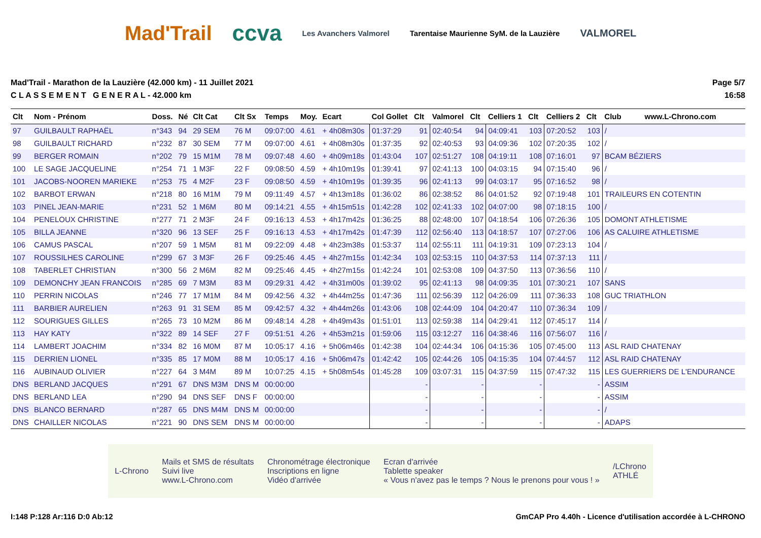Mad'Trail ccva Les Avanchers Valmorel Tarentaise Maurienne SyM. de la Lauzière VALMOREL
Mad'Trail - Marathon de la Lauzière (42.000 km) - 11 Juillet 2021
C L A S S E M E N T G E N E R A L - 42.000 km
Page 5/7
16:58
| Clt | Nom - Prénom | Doss. | Né | Clt Cat | Clt Sx | Temps | Moy. | Ecart | Col Gollet | Clt | Valmorel | Clt | Celliers 1 | Clt | Celliers 2 | Clt | Club www.L-Chrono.com |
| --- | --- | --- | --- | --- | --- | --- | --- | --- | --- | --- | --- | --- | --- | --- | --- | --- | --- |
| 97 | GUILBAULT RAPHAËL | n°343 | 94 | 29 SEM | 76 M | 09:07:00 | 4.61 | + 4h08m30s | 01:37:29 | 91 | 02:40:54 | 94 | 04:09:41 | 103 | 07:20:52 | 103 | / |
| 98 | GUILBAULT RICHARD | n°232 | 87 | 30 SEM | 77 M | 09:07:00 | 4.61 | + 4h08m30s | 01:37:35 | 92 | 02:40:53 | 93 | 04:09:36 | 102 | 07:20:35 | 102 | / |
| 99 | BERGER ROMAIN | n°202 | 79 | 15 M1M | 78 M | 09:07:48 | 4.60 | + 4h09m18s | 01:43:04 | 107 | 02:51:27 | 108 | 04:19:11 | 108 | 07:16:01 | 97 | BCAM BÉZIERS |
| 100 | LE SAGE JACQUELINE | n°254 | 71 | 1 M3F | 22 F | 09:08:50 | 4.59 | + 4h10m19s | 01:39:41 | 97 | 02:41:13 | 100 | 04:03:15 | 94 | 07:15:40 | 96 | / |
| 101 | JACOBS-NOOREN MARIEKE | n°253 | 75 | 4 M2F | 23 F | 09:08:50 | 4.59 | + 4h10m19s | 01:39:35 | 96 | 02:41:13 | 99 | 04:03:17 | 95 | 07:16:52 | 98 | / |
| 102 | BARBOT ERWAN | n°218 | 80 | 16 M1M | 79 M | 09:11:49 | 4.57 | + 4h13m18s | 01:36:02 | 86 | 02:38:52 | 86 | 04:01:52 | 92 | 07:19:48 | 101 | TRAILEURS EN COTENTIN |
| 103 | PINEL JEAN-MARIE | n°231 | 52 | 1 M6M | 80 M | 09:14:21 | 4.55 | + 4h15m51s | 01:42:28 | 102 | 02:41:33 | 102 | 04:07:00 | 98 | 07:18:15 | 100 | / |
| 104 | PENELOUX CHRISTINE | n°277 | 71 | 2 M3F | 24 F | 09:16:13 | 4.53 | + 4h17m42s | 01:36:25 | 88 | 02:48:00 | 107 | 04:18:54 | 106 | 07:26:36 | 105 | DOMONT ATHLETISME |
| 105 | BILLA JEANNE | n°320 | 96 | 13 SEF | 25 F | 09:16:13 | 4.53 | + 4h17m42s | 01:47:39 | 112 | 02:56:40 | 113 | 04:18:57 | 107 | 07:27:06 | 106 | AS CALUIRE ATHLETISME |
| 106 | CAMUS PASCAL | n°207 | 59 | 1 M5M | 81 M | 09:22:09 | 4.48 | + 4h23m38s | 01:53:37 | 114 | 02:55:11 | 111 | 04:19:31 | 109 | 07:23:13 | 104 | / |
| 107 | ROUSSILHES CAROLINE | n°299 | 67 | 3 M3F | 26 F | 09:25:46 | 4.45 | + 4h27m15s | 01:42:34 | 103 | 02:53:15 | 110 | 04:37:53 | 114 | 07:37:13 | 111 | / |
| 108 | TABERLET CHRISTIAN | n°300 | 56 | 2 M6M | 82 M | 09:25:46 | 4.45 | + 4h27m15s | 01:42:24 | 101 | 02:53:08 | 109 | 04:37:50 | 113 | 07:36:56 | 110 | / |
| 109 | DEMONCHY JEAN FRANCOIS | n°285 | 69 | 7 M3M | 83 M | 09:29:31 | 4.42 | + 4h31m00s | 01:39:02 | 95 | 02:41:13 | 98 | 04:09:35 | 101 | 07:30:21 | 107 | SANS |
| 110 | PERRIN NICOLAS | n°246 | 77 | 17 M1M | 84 M | 09:42:56 | 4.32 | + 4h44m25s | 01:47:36 | 111 | 02:56:39 | 112 | 04:26:09 | 111 | 07:36:33 | 108 | GUC TRIATHLON |
| 111 | BARBIER AURELIEN | n°263 | 91 | 31 SEM | 85 M | 09:42:57 | 4.32 | + 4h44m26s | 01:43:06 | 108 | 02:44:09 | 104 | 04:20:47 | 110 | 07:36:34 | 109 | / |
| 112 | SOURIGUES GILLES | n°265 | 73 | 10 M2M | 86 M | 09:48:14 | 4.28 | + 4h49m43s | 01:51:01 | 113 | 02:59:38 | 114 | 04:29:41 | 112 | 07:45:17 | 114 | / |
| 113 | HAY KATY | n°322 | 89 | 14 SEF | 27 F | 09:51:51 | 4.26 | + 4h53m21s | 01:59:06 | 115 | 03:12:27 | 116 | 04:38:46 | 116 | 07:56:07 | 116 | / |
| 114 | LAMBERT JOACHIM | n°334 | 82 | 16 M0M | 87 M | 10:05:17 | 4.16 | + 5h06m46s | 01:42:38 | 104 | 02:44:34 | 106 | 04:15:36 | 105 | 07:45:00 | 113 | ASL RAID CHATENAY |
| 115 | DERRIEN LIONEL | n°335 | 85 | 17 M0M | 88 M | 10:05:17 | 4.16 | + 5h06m47s | 01:42:42 | 105 | 02:44:26 | 105 | 04:15:35 | 104 | 07:44:57 | 112 | ASL RAID CHATENAY |
| 116 | AUBINAUD OLIVIER | n°227 | 64 | 3 M4M | 89 M | 10:07:25 | 4.15 | + 5h08m54s | 01:45:28 | 109 | 03:07:31 | 115 | 04:37:59 | 115 | 07:47:32 | 115 | LES GUERRIERS DE L'ENDURANCE |
| DNS | BERLAND JACQUES | n°291 | 67 | DNS M3M | DNS M | 00:00:00 | | | | - | | - | | - | | - | ASSIM |
| DNS | BERLAND LEA | n°290 | 94 | DNS SEF | DNS F | 00:00:00 | | | | - | | - | | - | | - | ASSIM |
| DNS | BLANCO BERNARD | n°287 | 65 | DNS M4M | DNS M | 00:00:00 | | | | - | | - | | - | | - | / |
| DNS | CHAILLER NICOLAS | n°221 | 90 | DNS SEM | DNS M | 00:00:00 | | | | - | | - | | - | | - | ADAPS |
L-Chrono Mails et SMS de résultats
Suivi live
www.L-Chrono.com Chronométrage électronique
Inscriptions en ligne
Vidéo d'arrivée Ecran d'arrivée
Tablette speaker
« Vous n'avez pas le temps ? Nous le prenons pour vous ! » /LChrono
ATHLÉ
I:148 P:128 Ar:116 D:0 Ab:12 GmCAP Pro 4.40h - Licence d'utilisation accordée à L-CHRONO